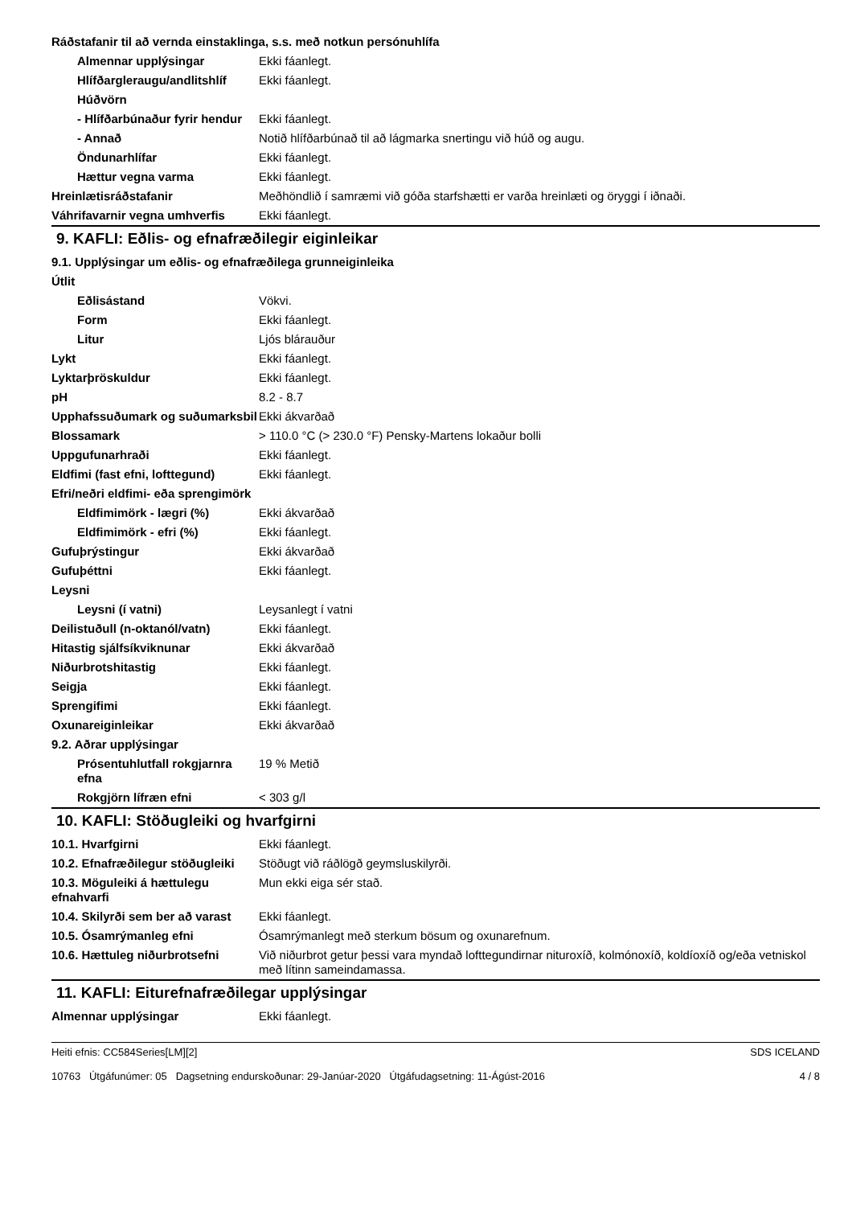| Ráðstafanir til að vernda einstaklinga, s.s. með notkun persónuhlífa | |
| Almennar upplýsingar | Ekki fáanlegt. |
| Hlífðargleraugu/andlitshlíf | Ekki fáanlegt. |
| Húðvörn | |
| - Hlífðarbúnaður fyrir hendur | Ekki fáanlegt. |
| - Annað | Notið hlífðarbúnað til að lágmarka snertingu við húð og augu. |
| Öndunarhlífar | Ekki fáanlegt. |
| Hættur vegna varma | Ekki fáanlegt. |
| Hreinlætisráðstafanir | Meðhöndlið í samræmi við góða starfshætti er varða hreinlæti og öryggi í iðnaði. |
| Váhrifavarnir vegna umhverfis | Ekki fáanlegt. |
9. KAFLI: Eðlis- og efnafræðilegir eiginleikar
| 9.1. Upplýsingar um eðlis- og efnafræðilega grunneiginleika | |
| Útlit | |
| Eðlisástand | Vökvi. |
| Form | Ekki fáanlegt. |
| Litur | Ljós blárauður |
| Lykt | Ekki fáanlegt. |
| Lyktarþröskuldur | Ekki fáanlegt. |
| pH | 8.2 - 8.7 |
| Upphafssuðumark og suðumarksbil | Ekki ákvarðað |
| Blossamark | > 110.0 °C (> 230.0 °F) Pensky-Martens lokaður bolli |
| Uppgufunarhraði | Ekki fáanlegt. |
| Eldfimi (fast efni, lofttegund) | Ekki fáanlegt. |
| Efri/neðri eldfimi- eða sprengimörk | |
| Eldfimimörk - lægri (%) | Ekki ákvarðað |
| Eldfimimörk - efri (%) | Ekki fáanlegt. |
| Gufuþrýstingur | Ekki ákvarðað |
| Gufuþéttni | Ekki fáanlegt. |
| Leysni | |
| Leysni (í vatni) | Leysanlegt í vatni |
| Deilistuðull (n-oktanól/vatn) | Ekki fáanlegt. |
| Hitastig sjálfsíkviknunar | Ekki ákvarðað |
| Niðurbrotshitastig | Ekki fáanlegt. |
| Seigja | Ekki fáanlegt. |
| Sprengifimi | Ekki fáanlegt. |
| Oxunareiginleikar | Ekki ákvarðað |
| 9.2. Aðrar upplýsingar | |
| Prósentuhlutfall rokgjarnra efna | 19 % Metið |
| Rokgjörn lífræn efni | < 303 g/l |
10. KAFLI: Stöðugleiki og hvarfgirni
| 10.1. Hvarfgirni | Ekki fáanlegt. |
| 10.2. Efnafræðilegur stöðugleiki | Stöðugt við ráðlögð geymsluskilyrði. |
| 10.3. Möguleiki á hættulegu efnahvarfi | Mun ekki eiga sér stað. |
| 10.4. Skilyrði sem ber að varast | Ekki fáanlegt. |
| 10.5. Ósamrýmanleg efni | Ósamrýmanlegt með sterkum bösum og oxunarefnum. |
| 10.6. Hættuleg niðurbrotsefni | Við niðurbrot getur þessi vara myndað lofttegundirnar nituroxíð, kolmónoxíð, koldíoxíð og/eða vetniskol með lítinn sameindamassa. |
11. KAFLI: Eiturefnafræðilegar upplýsingar
| Almennar upplýsingar | Ekki fáanlegt. |
Heiti efnis: CC584Series[LM][2]
10763 Útgáfunúmer: 05 Dagsetning endurskoðunar: 29-Janúar-2020 Útgáfudagsetning: 11-Ágúst-2016
SDS ICELAND
4 / 8